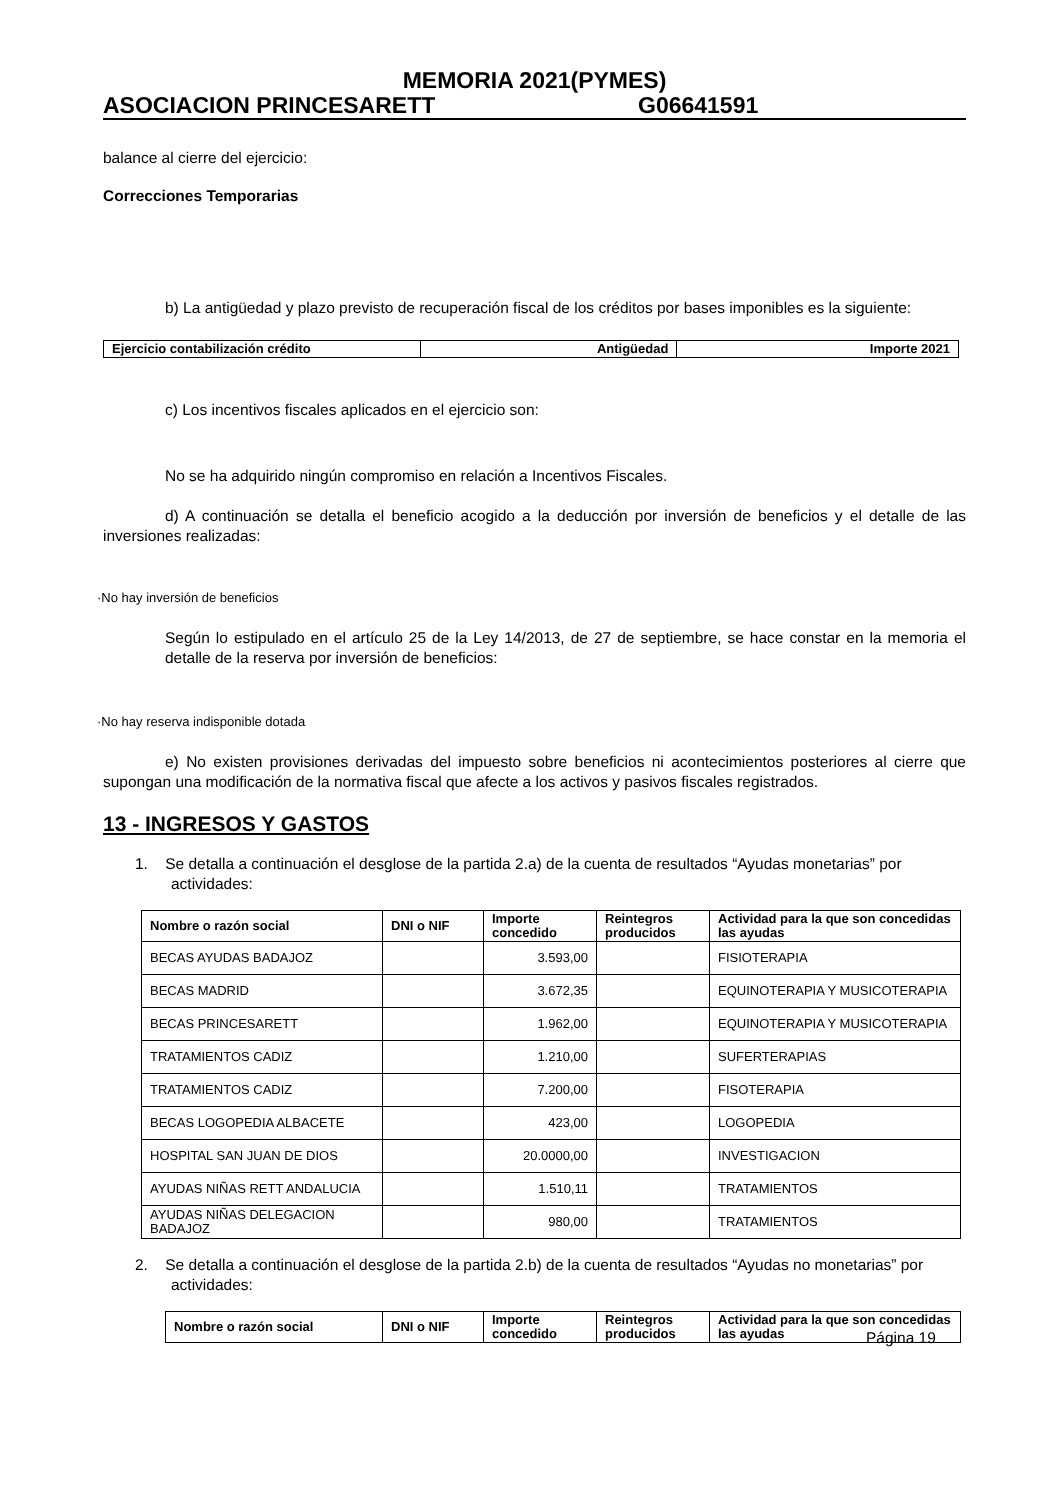MEMORIA 2021(PYMES)
ASOCIACION PRINCESARETT G06641591
balance al cierre del ejercicio:
Correcciones Temporarias
b) La antigüedad y plazo previsto de recuperación fiscal de los créditos por bases imponibles es la siguiente:
| Ejercicio contabilización crédito | Antigüedad | Importe 2021 |
| --- | --- | --- |
c) Los incentivos fiscales aplicados en el ejercicio son:
No se ha adquirido ningún compromiso en relación a Incentivos Fiscales.
d) A continuación se detalla el beneficio acogido a la deducción por inversión de beneficios y el detalle de las inversiones realizadas:
·No hay inversión de beneficios
Según lo estipulado en el artículo 25 de la Ley 14/2013, de 27 de septiembre, se hace constar en la memoria el detalle de la reserva por inversión de beneficios:
·No hay reserva indisponible dotada
e) No existen provisiones derivadas del impuesto sobre beneficios ni acontecimientos posteriores al cierre que supongan una modificación de la normativa fiscal que afecte a los activos y pasivos fiscales registrados.
13 - INGRESOS Y GASTOS
1. Se detalla a continuación el desglose de la partida 2.a) de la cuenta de resultados “Ayudas monetarias” por actividades:
| Nombre o razón social | DNI o NIF | Importe concedido | Reintegros producidos | Actividad para la que son concedidas las ayudas |
| --- | --- | --- | --- | --- |
| BECAS AYUDAS BADAJOZ | | 3.593,00 | | FISIOTERAPIA |
| BECAS MADRID | | 3.672,35 | | EQUINOTERAPIA Y MUSICOTERAPIA |
| BECAS PRINCESARETT | | 1.962,00 | | EQUINOTERAPIA Y MUSICOTERAPIA |
| TRATAMIENTOS CADIZ | | 1.210,00 | | SUFERTERAPIAS |
| TRATAMIENTOS CADIZ | | 7.200,00 | | FISOTERAPIA |
| BECAS LOGOPEDIA ALBACETE | | 423,00 | | LOGOPEDIA |
| HOSPITAL SAN JUAN DE DIOS | | 20.0000,00 | | INVESTIGACION |
| AYUDAS NIÑAS RETT ANDALUCIA | | 1.510,11 | | TRATAMIENTOS |
| AYUDAS NIÑAS DELEGACION BADAJOZ | | 980,00 | | TRATAMIENTOS |
2. Se detalla a continuación el desglose de la partida 2.b) de la cuenta de resultados “Ayudas no monetarias” por actividades:
| Nombre o razón social | DNI o NIF | Importe concedido | Reintegros producidos | Actividad para la que son concedidas las ayudas |
| --- | --- | --- | --- | --- |
Página 19